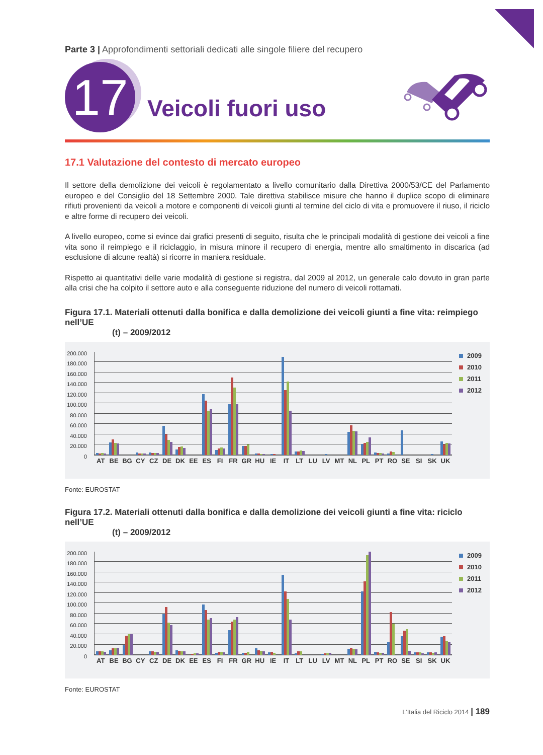Parte 3 | Approfondimenti settoriali dedicati alle singole filiere del recupero
17
Veicoli fuori uso
17.1 Valutazione del contesto di mercato europeo
Il settore della demolizione dei veicoli è regolamentato a livello comunitario dalla Direttiva 2000/53/CE del Parlamento europeo e del Consiglio del 18 Settembre 2000. Tale direttiva stabilisce misure che hanno il duplice scopo di eliminare rifiuti provenienti da veicoli a motore e componenti di veicoli giunti al termine del ciclo di vita e promuovere il riuso, il riciclo e altre forme di recupero dei veicoli.
A livello europeo, come si evince dai grafici presenti di seguito, risulta che le principali modalità di gestione dei veicoli a fine vita sono il reimpiego e il riciclaggio, in misura minore il recupero di energia, mentre allo smaltimento in discarica (ad esclusione di alcune realtà) si ricorre in maniera residuale.
Rispetto ai quantitativi delle varie modalità di gestione si registra, dal 2009 al 2012, un generale calo dovuto in gran parte alla crisi che ha colpito il settore auto e alla conseguente riduzione del numero di veicoli rottamati.
Figura 17.1. Materiali ottenuti dalla bonifica e dalla demolizione dei veicoli giunti a fine vita: reimpiego nell’UE
(t) – 2009/2012
200.000
180.000
160.000
140.000
120.000
100.000
80.000
60.000
40.000
20.000
0
AT BE BG CY CZ DE DK EE ES FI FR GR HU IE IT LT LU LV MT NL PL PT RO SE SI SK UK
2009
2010
2011
2012
Fonte: EUROSTAT
Figura 17.2. Materiali ottenuti dalla bonifica e dalla demolizione dei veicoli giunti a fine vita: riciclo nell’UE
(t) – 2009/2012
200.000
180.000
160.000
140.000
120.000
100.000
80.000
60.000
40.000
20.000
0
AT BE BG CY CZ DE DK EE ES FI FR GR HU IE IT LT LU LV MT NL PL PT RO SE SI SK UK
2009
2010
2011
2012
Fonte: EUROSTAT
L’Italia del Riciclo 2014 | 189